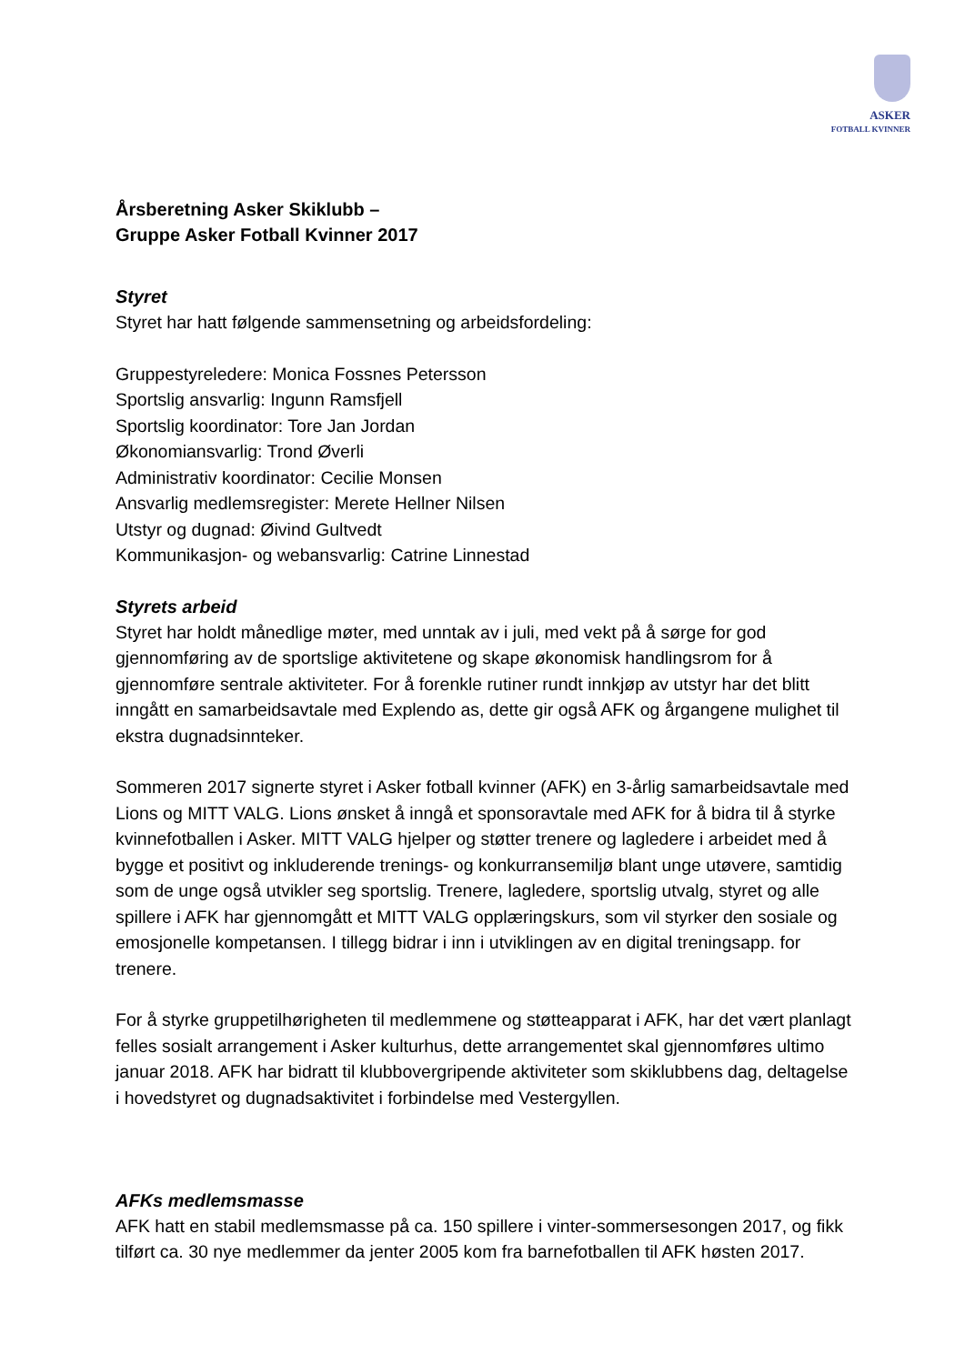ASKER
FOTBALL KVINNER
Årsberetning Asker Skiklubb –
Gruppe Asker Fotball Kvinner 2017
Styret
Styret har hatt følgende sammensetning og arbeidsfordeling:
Gruppestyreledere: Monica Fossnes Petersson
Sportslig ansvarlig: Ingunn Ramsfjell
Sportslig koordinator: Tore Jan Jordan
Økonomiansvarlig: Trond Øverli
Administrativ koordinator: Cecilie Monsen
Ansvarlig medlemsregister: Merete Hellner Nilsen
Utstyr og dugnad: Øivind Gultvedt
Kommunikasjon- og webansvarlig: Catrine Linnestad
Styrets arbeid
Styret har holdt månedlige møter, med unntak av i juli, med vekt på å sørge for god gjennomføring av de sportslige aktivitetene og skape økonomisk handlingsrom for å gjennomføre sentrale aktiviteter. For å forenkle rutiner rundt innkjøp av utstyr har det blitt inngått en samarbeidsavtale med Explendo as, dette gir også AFK og årgangene mulighet til ekstra dugnadsinnteker.
Sommeren 2017 signerte styret i Asker fotball kvinner (AFK) en 3-årlig samarbeidsavtale med Lions og MITT VALG. Lions ønsket å inngå et sponsoravtale med AFK for å bidra til å styrke kvinnefotballen i Asker. MITT VALG hjelper og støtter trenere og lagledere i arbeidet med å bygge et positivt og inkluderende trenings- og konkurransemiljø blant unge utøvere, samtidig som de unge også utvikler seg sportslig. Trenere, lagledere, sportslig utvalg, styret og alle spillere i AFK har gjennomgått et MITT VALG opplæringskurs, som vil styrker den sosiale og emosjonelle kompetansen. I tillegg bidrar i inn i utviklingen av en digital treningsapp. for trenere.
For å styrke gruppetilhørigheten til medlemmene og støtteapparat i AFK, har det vært planlagt felles sosialt arrangement i Asker kulturhus, dette arrangementet skal gjennomføres ultimo januar 2018. AFK har bidratt til klubbovergripende aktiviteter som skiklubbens dag, deltagelse i hovedstyret og dugnadsaktivitet i forbindelse med Vestergyllen.
AFKs medlemsmasse
AFK hatt en stabil medlemsmasse på ca. 150 spillere i vinter-sommersesongen 2017, og fikk tilført ca. 30 nye medlemmer da jenter 2005 kom fra barnefotballen til AFK høsten 2017.